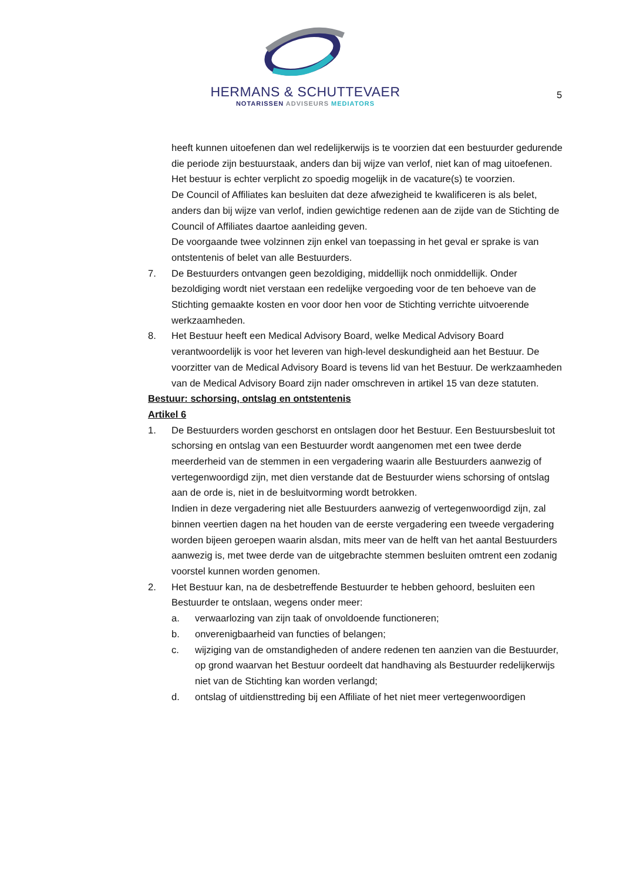HERMANS & SCHUTTEVAER
NOTARISSEN ADVISEURS MEDIATORS
5
heeft kunnen uitoefenen dan wel redelijkerwijs is te voorzien dat een bestuurder gedurende die periode zijn bestuurstaak, anders dan bij wijze van verlof, niet kan of mag uitoefenen.
Het bestuur is echter verplicht zo spoedig mogelijk in de vacature(s) te voorzien.
De Council of Affiliates kan besluiten dat deze afwezigheid te kwalificeren is als belet, anders dan bij wijze van verlof, indien gewichtige redenen aan de zijde van de Stichting de Council of Affiliates daartoe aanleiding geven.
De voorgaande twee volzinnen zijn enkel van toepassing in het geval er sprake is van ontstentenis of belet van alle Bestuurders.
7. De Bestuurders ontvangen geen bezoldiging, middellijk noch onmiddellijk. Onder bezoldiging wordt niet verstaan een redelijke vergoeding voor de ten behoeve van de Stichting gemaakte kosten en voor door hen voor de Stichting verrichte uitvoerende werkzaamheden.
8. Het Bestuur heeft een Medical Advisory Board, welke Medical Advisory Board verantwoordelijk is voor het leveren van high-level deskundigheid aan het Bestuur. De voorzitter van de Medical Advisory Board is tevens lid van het Bestuur. De werkzaamheden van de Medical Advisory Board zijn nader omschreven in artikel 15 van deze statuten.
Bestuur: schorsing, ontslag en ontstentenis
Artikel 6
1. De Bestuurders worden geschorst en ontslagen door het Bestuur. Een Bestuursbesluit tot schorsing en ontslag van een Bestuurder wordt aangenomen met een twee derde meerderheid van de stemmen in een vergadering waarin alle Bestuurders aanwezig of vertegenwoordigd zijn, met dien verstande dat de Bestuurder wiens schorsing of ontslag aan de orde is, niet in de besluitvorming wordt betrokken.
Indien in deze vergadering niet alle Bestuurders aanwezig of vertegenwoordigd zijn, zal binnen veertien dagen na het houden van de eerste vergadering een tweede vergadering worden bijeen geroepen waarin alsdan, mits meer van de helft van het aantal Bestuurders aanwezig is, met twee derde van de uitgebrachte stemmen besluiten omtrent een zodanig voorstel kunnen worden genomen.
2. Het Bestuur kan, na de desbetreffende Bestuurder te hebben gehoord, besluiten een Bestuurder te ontslaan, wegens onder meer:
a. verwaarlozing van zijn taak of onvoldoende functioneren;
b. onverenigbaarheid van functies of belangen;
c. wijziging van de omstandigheden of andere redenen ten aanzien van die Bestuurder, op grond waarvan het Bestuur oordeelt dat handhaving als Bestuurder redelijkerwijs niet van de Stichting kan worden verlangd;
d. ontslag of uitdiensttreding bij een Affiliate of het niet meer vertegenwoordigen